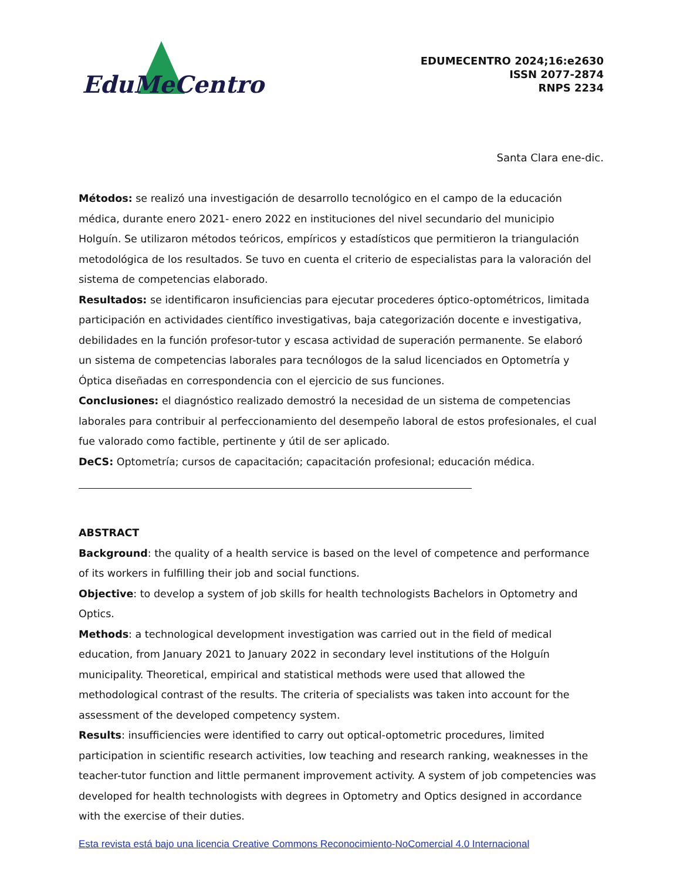EduMeCentro
EDUMECENTRO 2024;16:e2630
ISSN 2077-2874
RNPS 2234
Santa Clara ene-dic.
Métodos: se realizó una investigación de desarrollo tecnológico en el campo de la educación médica, durante enero 2021- enero 2022 en instituciones del nivel secundario del municipio Holguín. Se utilizaron métodos teóricos, empíricos y estadísticos que permitieron la triangulación metodológica de los resultados. Se tuvo en cuenta el criterio de especialistas para la valoración del sistema de competencias elaborado.
Resultados: se identificaron insuficiencias para ejecutar procederes óptico-optométricos, limitada participación en actividades científico investigativas, baja categorización docente e investigativa, debilidades en la función profesor-tutor y escasa actividad de superación permanente. Se elaboró un sistema de competencias laborales para tecnólogos de la salud licenciados en Optometría y Óptica diseñadas en correspondencia con el ejercicio de sus funciones.
Conclusiones: el diagnóstico realizado demostró la necesidad de un sistema de competencias laborales para contribuir al perfeccionamiento del desempeño laboral de estos profesionales, el cual fue valorado como factible, pertinente y útil de ser aplicado.
DeCS: Optometría; cursos de capacitación; capacitación profesional; educación médica.
ABSTRACT
Background: the quality of a health service is based on the level of competence and performance of its workers in fulfilling their job and social functions.
Objective: to develop a system of job skills for health technologists Bachelors in Optometry and Optics.
Methods: a technological development investigation was carried out in the field of medical education, from January 2021 to January 2022 in secondary level institutions of the Holguín municipality. Theoretical, empirical and statistical methods were used that allowed the methodological contrast of the results. The criteria of specialists was taken into account for the assessment of the developed competency system.
Results: insufficiencies were identified to carry out optical-optometric procedures, limited participation in scientific research activities, low teaching and research ranking, weaknesses in the teacher-tutor function and little permanent improvement activity. A system of job competencies was developed for health technologists with degrees in Optometry and Optics designed in accordance with the exercise of their duties.
Esta revista está bajo una licencia Creative Commons Reconocimiento-NoComercial 4.0 Internacional